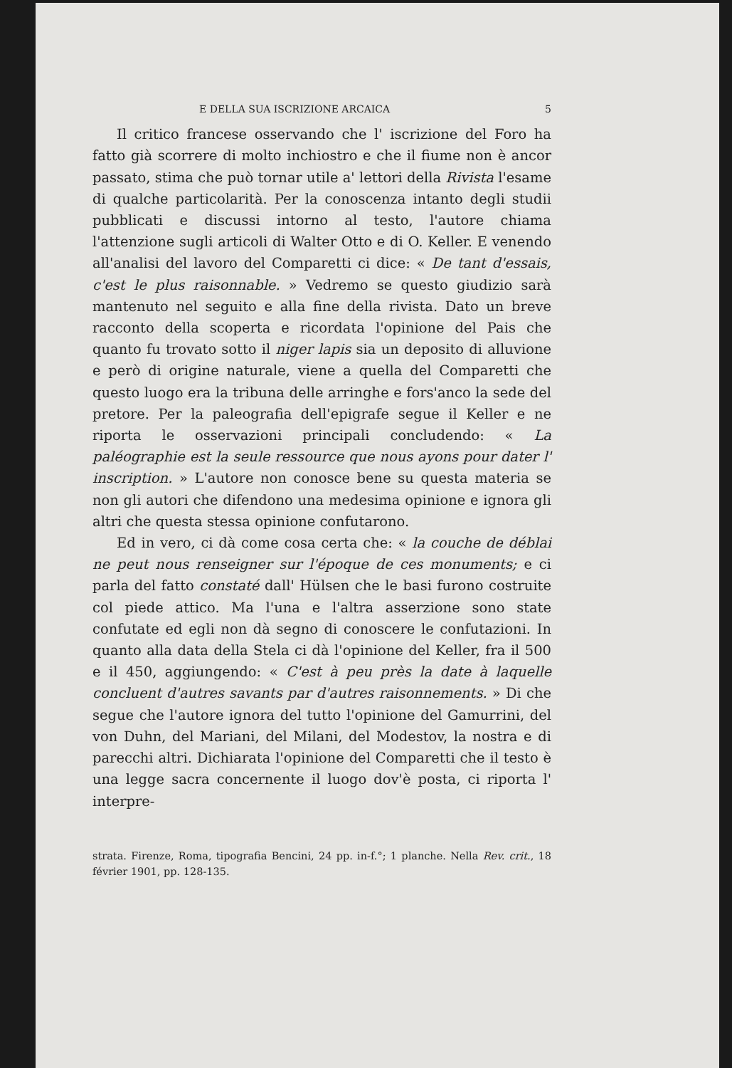E DELLA SUA ISCRIZIONE ARCAICA 5
Il critico francese osservando che l' iscrizione del Foro ha fatto già scorrere di molto inchiostro e che il fiume non è ancor passato, stima che può tornar utile a' lettori della Rivista l'esame di qualche particolarità. Per la conoscenza intanto degli studii pubblicati e discussi intorno al testo, l'autore chiama l'attenzione sugli articoli di Walter Otto e di O. Keller. E venendo all'analisi del lavoro del Comparetti ci dice: « De tant d'essais, c'est le plus raisonnable. » Vedremo se questo giudizio sarà mantenuto nel seguito e alla fine della rivista. Dato un breve racconto della scoperta e ricordata l'opinione del Pais che quanto fu trovato sotto il niger lapis sia un deposito di alluvione e però di origine naturale, viene a quella del Comparetti che questo luogo era la tribuna delle arringhe e fors'anco la sede del pretore. Per la paleografia dell'epigrafe segue il Keller e ne riporta le osservazioni principali concludendo: « La paléographie est la seule ressource que nous ayons pour dater l' inscription. » L'autore non conosce bene su questa materia se non gli autori che difendono una medesima opinione e ignora gli altri che questa stessa opinione confutarono.
Ed in vero, ci dà come cosa certa che: « la couche de déblai ne peut nous renseigner sur l'époque de ces monuments; e ci parla del fatto constaté dall' Hülsen che le basi furono costruite col piede attico. Ma l'una e l'altra asserzione sono state confutate ed egli non dà segno di conoscere le confutazioni. In quanto alla data della Stela ci dà l'opinione del Keller, fra il 500 e il 450, aggiungendo: « C'est à peu près la date à laquelle concluent d'autres savants par d'autres raisonnements. » Di che segue che l'autore ignora del tutto l'opinione del Gamurrini, del von Duhn, del Mariani, del Milani, del Modestov, la nostra e di parecchi altri. Dichiarata l'opinione del Comparetti che il testo è una legge sacra concernente il luogo dov'è posta, ci riporta l' interpre-
strata. Firenze, Roma, tipografia Bencini, 24 pp. in-f.°; 1 planche. Nella Rev. crit., 18 février 1901, pp. 128-135.